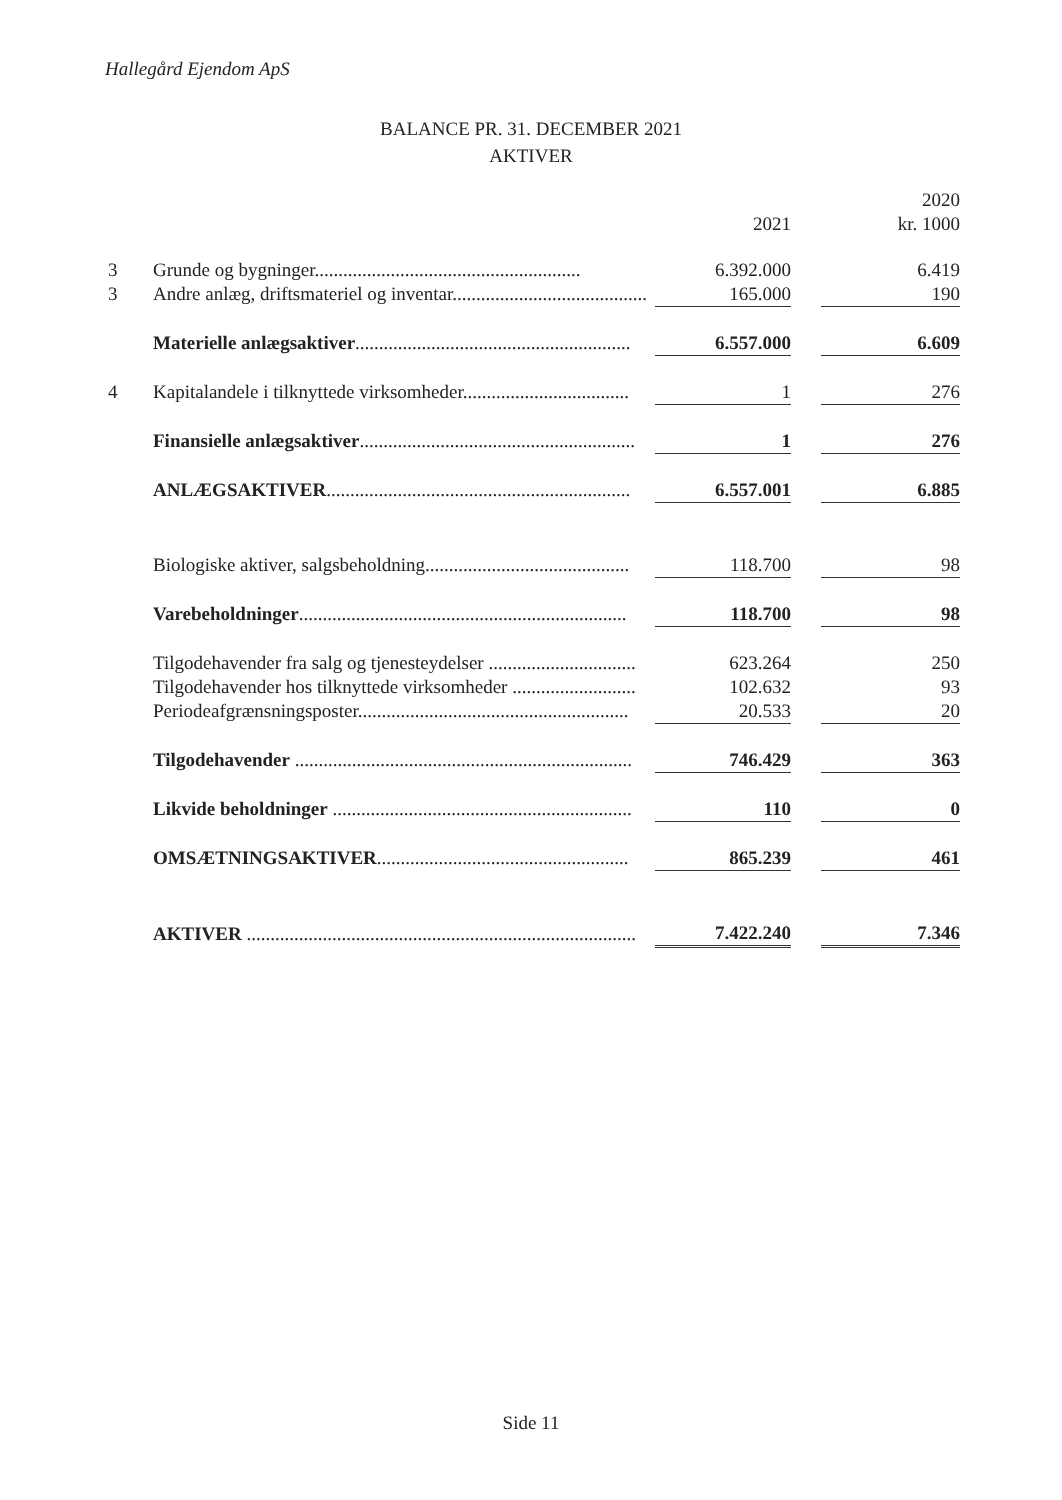Hallegård Ejendom ApS
BALANCE PR. 31. DECEMBER 2021
AKTIVER
| | | | | 2020 |
| --- | --- | --- | --- | --- |
| | | 2021 | | kr. 1000 |
| 3 | Grunde og bygninger........................................................ | 6.392.000 | | 6.419 |
| 3 | Andre anlæg, driftsmateriel og inventar......................................... | 165.000 | | 190 |
| | Materielle anlægsaktiver .......................................................... | 6.557.000 | | 6.609 |
| 4 | Kapitalandele i tilknyttede virksomheder................................... | 1 | | 276 |
| | Finansielle anlægsaktiver .......................................................... | 1 | | 276 |
| | ANLÆGSAKTIVER ................................................................ | 6.557.001 | | 6.885 |
| | Biologiske aktiver, salgsbeholdning........................................... | 118.700 | | 98 |
| | Varebeholdninger ..................................................................... | 118.700 | | 98 |
| | Tilgodehavender fra salg og tjenesteydelser ............................... | 623.264 | | 250 |
| | Tilgodehavender hos tilknyttede virksomheder .......................... | 102.632 | | 93 |
| | Periodeafgrænsningsposter......................................................... | 20.533 | | 20 |
| | Tilgodehavender ....................................................................... | 746.429 | | 363 |
| | Likvide beholdninger ............................................................... | 110 | | 0 |
| | OMSÆTNINGSAKTIVER ..................................................... | 865.239 | | 461 |
| | AKTIVER .................................................................................. | 7.422.240 | | 7.346 |
Side 11